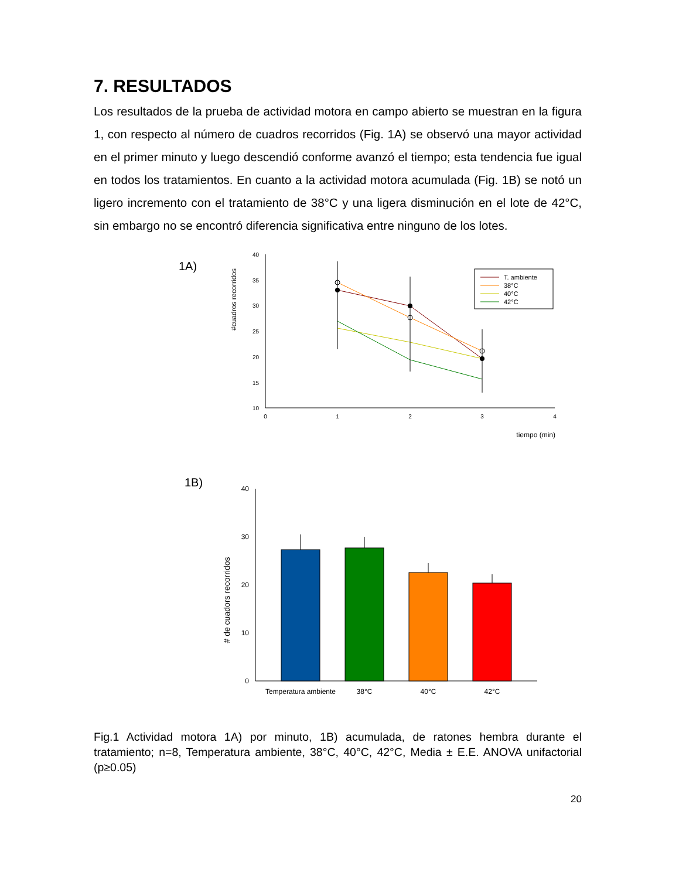7. RESULTADOS
Los resultados de la prueba de actividad motora en campo abierto se muestran en la figura 1, con respecto al número de cuadros recorridos (Fig. 1A) se observó una mayor actividad en el primer minuto y luego descendió conforme avanzó el tiempo; esta tendencia fue igual en todos los tratamientos. En cuanto a la actividad motora acumulada (Fig. 1B) se notó un ligero incremento con el tratamiento de 38°C y una ligera disminución en el lote de 42°C, sin embargo no se encontró diferencia significativa entre ninguno de los lotes.
1A)
#cuadros recorridos
40
35
30
25
20
15
10
0
1
2
3
4
tiempo (min)
T. ambiente
38°C
40°C
42°C
1B)
# de cuadors recorridos
40
30
20
10
0
Temperatura ambiente
38°C
40°C
42°C
Fig.1 Actividad motora 1A) por minuto, 1B) acumulada, de ratones hembra durante el tratamiento; n=8, Temperatura ambiente, 38°C, 40°C, 42°C, Media ± E.E. ANOVA unifactorial (p≥0.05)
20